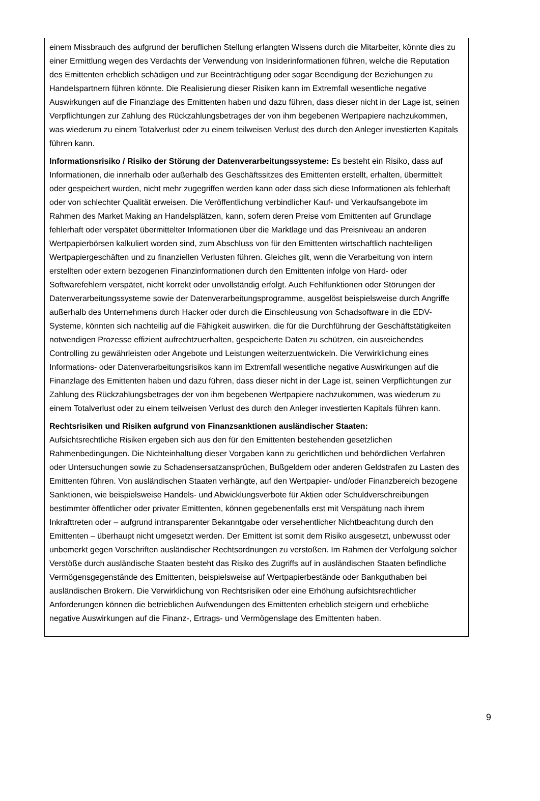einem Missbrauch des aufgrund der beruflichen Stellung erlangten Wissens durch die Mitarbeiter, könnte dies zu einer Ermittlung wegen des Verdachts der Verwendung von Insiderinformationen führen, welche die Reputation des Emittenten erheblich schädigen und zur Beeinträchtigung oder sogar Beendigung der Beziehungen zu Handelspartnern führen könnte. Die Realisierung dieser Risiken kann im Extremfall wesentliche negative Auswirkungen auf die Finanzlage des Emittenten haben und dazu führen, dass dieser nicht in der Lage ist, seinen Verpflichtungen zur Zahlung des Rückzahlungsbetrages der von ihm begebenen Wertpapiere nachzukommen, was wiederum zu einem Totalverlust oder zu einem teilweisen Verlust des durch den Anleger investierten Kapitals führen kann.
Informationsrisiko / Risiko der Störung der Datenverarbeitungssysteme: Es besteht ein Risiko, dass auf Informationen, die innerhalb oder außerhalb des Geschäftssitzes des Emittenten erstellt, erhalten, übermittelt oder gespeichert wurden, nicht mehr zugegriffen werden kann oder dass sich diese Informationen als fehlerhaft oder von schlechter Qualität erweisen. Die Veröffentlichung verbindlicher Kauf- und Verkaufsangebote im Rahmen des Market Making an Handelsplätzen, kann, sofern deren Preise vom Emittenten auf Grundlage fehlerhaft oder verspätet übermittelter Informationen über die Marktlage und das Preisniveau an anderen Wertpapierbörsen kalkuliert worden sind, zum Abschluss von für den Emittenten wirtschaftlich nachteiligen Wertpapiergeschäften und zu finanziellen Verlusten führen. Gleiches gilt, wenn die Verarbeitung von intern erstellten oder extern bezogenen Finanzinformationen durch den Emittenten infolge von Hard- oder Softwarefehlern verspätet, nicht korrekt oder unvollständig erfolgt. Auch Fehlfunktionen oder Störungen der Datenverarbeitungssysteme sowie der Datenverarbeitungsprogramme, ausgelöst beispielsweise durch Angriffe außerhalb des Unternehmens durch Hacker oder durch die Einschleusung von Schadsoftware in die EDV-Systeme, könnten sich nachteilig auf die Fähigkeit auswirken, die für die Durchführung der Geschäftstätigkeiten notwendigen Prozesse effizient aufrechtzuerhalten, gespeicherte Daten zu schützen, ein ausreichendes Controlling zu gewährleisten oder Angebote und Leistungen weiterzuentwickeln. Die Verwirklichung eines Informations- oder Datenverarbeitungsrisikos kann im Extremfall wesentliche negative Auswirkungen auf die Finanzlage des Emittenten haben und dazu führen, dass dieser nicht in der Lage ist, seinen Verpflichtungen zur Zahlung des Rückzahlungsbetrages der von ihm begebenen Wertpapiere nachzukommen, was wiederum zu einem Totalverlust oder zu einem teilweisen Verlust des durch den Anleger investierten Kapitals führen kann.
Rechtsrisiken und Risiken aufgrund von Finanzsanktionen ausländischer Staaten:
Aufsichtsrechtliche Risiken ergeben sich aus den für den Emittenten bestehenden gesetzlichen Rahmenbedingungen. Die Nichteinhaltung dieser Vorgaben kann zu gerichtlichen und behördlichen Verfahren oder Untersuchungen sowie zu Schadensersatzansprüchen, Bußgeldern oder anderen Geldstrafen zu Lasten des Emittenten führen. Von ausländischen Staaten verhängte, auf den Wertpapier- und/oder Finanzbereich bezogene Sanktionen, wie beispielsweise Handels- und Abwicklungsverbote für Aktien oder Schuldverschreibungen bestimmter öffentlicher oder privater Emittenten, können gegebenenfalls erst mit Verspätung nach ihrem Inkrafttreten oder – aufgrund intransparenter Bekanntgabe oder versehentlicher Nichtbeachtung durch den Emittenten – überhaupt nicht umgesetzt werden. Der Emittent ist somit dem Risiko ausgesetzt, unbewusst oder unbemerkt gegen Vorschriften ausländischer Rechtsordnungen zu verstoßen. Im Rahmen der Verfolgung solcher Verstöße durch ausländische Staaten besteht das Risiko des Zugriffs auf in ausländischen Staaten befindliche Vermögensgegenstände des Emittenten, beispielsweise auf Wertpapierbestände oder Bankguthaben bei ausländischen Brokern. Die Verwirklichung von Rechtsrisiken oder eine Erhöhung aufsichtsrechtlicher Anforderungen können die betrieblichen Aufwendungen des Emittenten erheblich steigern und erhebliche negative Auswirkungen auf die Finanz-, Ertrags- und Vermögenslage des Emittenten haben.
9